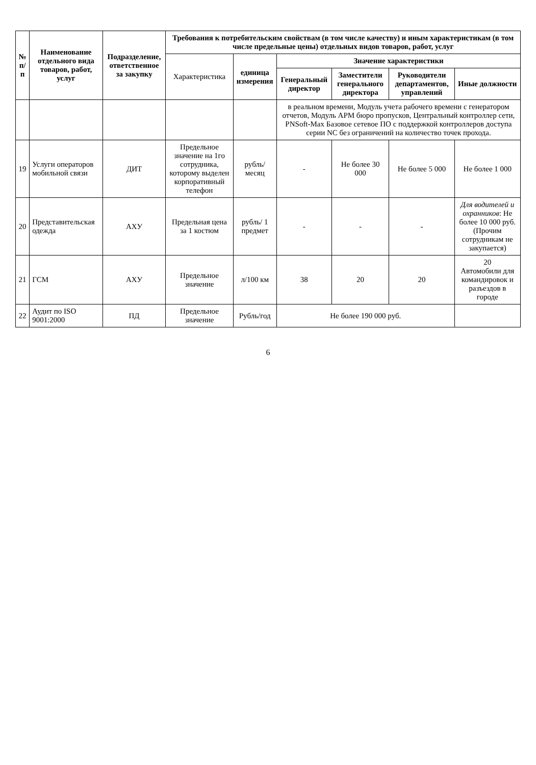| № п/п | Наименование отдельного вида товаров, работ, услуг | Подразделение, ответственное за закупку | Требования к потребительским свойствам (в том числе качеству) и иным характеристикам (в том числе предельные цены) отдельных видов товаров, работ, услуг | | | | | |
| --- | --- | --- | --- | --- | --- | --- | --- | --- |
| | | | Характеристика | единица измерения | Значение характеристики | | | |
| | | | | | Генеральный директор | Заместители генерального директора | Руководители департаментов, управлений | Иные должности |
| | | | | | в реальном времени, Модуль учета рабочего времени с генератором отчетов, Модуль АРМ бюро пропусков, Центральный контроллер сети, PNSoft-Max Базовое сетевое ПО с поддержкой контроллеров доступа серии NC без ограничений на количество точек прохода. | | | |
| 19 | Услуги операторов мобильной связи | ДИТ | Предельное значение на 1го сотрудника, которому выделен корпоративный телефон | рубль/месяц | - | Не более 30 000 | Не более 5 000 | Не более 1 000 |
| 20 | Представительская одежда | АХУ | Предельная цена за 1 костюм | рубль/ 1 предмет | - | - | - | Для водителей и охранников : Не более 10 000 руб. (Прочим сотрудникам не закупается) |
| 21 | ГСМ | АХУ | Предельное значение | л/100 км | 38 | 20 | 20 | 20 Автомобили для командировок и разъездов в городе |
| 22 | Аудит по ISO 9001:2000 | ПД | Предельное значение | Рубль/год | Не более 190 000 руб. | | | |
6